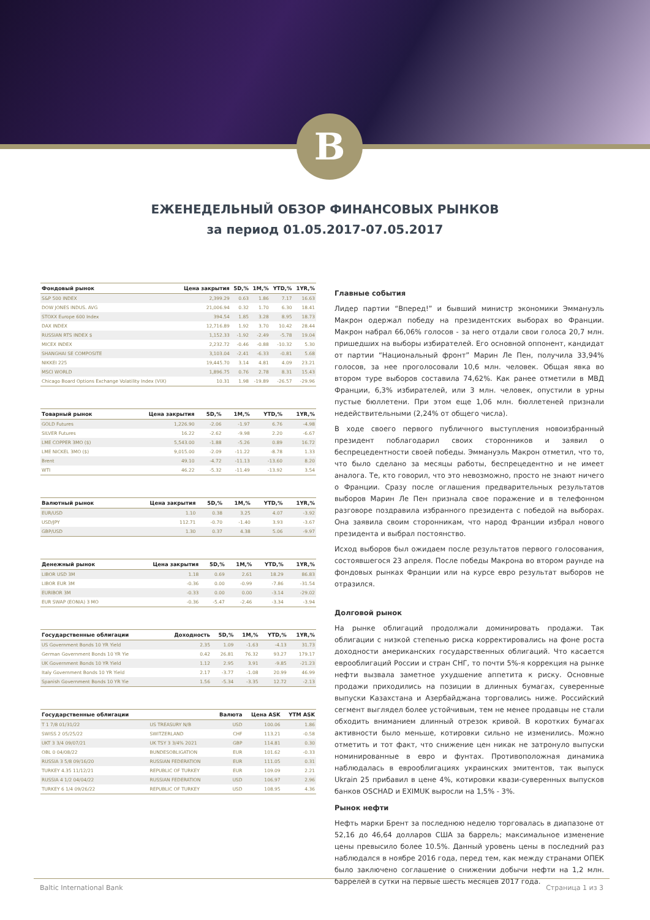B
ЕЖЕНЕДЕЛЬНЫЙ ОБЗОР ФИНАНСОВЫХ РЫНКОВ
за период 01.05.2017-07.05.2017
| Фондовый рынок | Цена закрытия | 5D,% | 1M,% | YTD,% | 1YR,% |
| --- | --- | --- | --- | --- | --- |
| S&P 500 INDEX | 2,399.29 | 0.63 | 1.86 | 7.17 | 16.63 |
| DOW JONES INDUS. AVG | 21,006.94 | 0.32 | 1.70 | 6.30 | 18.41 |
| STOXX Europe 600 Index | 394.54 | 1.85 | 3.28 | 8.95 | 18.73 |
| DAX INDEX | 12,716.89 | 1.92 | 3.70 | 10.42 | 28.44 |
| RUSSIAN RTS INDEX $ | 1,152.33 | -1.92 | -2.49 | -5.78 | 19.04 |
| MICEX INDEX | 2,232.72 | -0.46 | -0.88 | -10.32 | 5.30 |
| SHANGHAI SE COMPOSITE | 3,103.04 | -2.41 | -6.33 | -0.81 | 5.68 |
| NIKKEI 225 | 19,445.70 | 3.14 | 4.81 | 4.09 | 23.21 |
| MSCI WORLD | 1,896.75 | 0.76 | 2.78 | 8.31 | 15.43 |
| Chicago Board Options Exchange Volatility Index (VIX) | 10.31 | 1.98 | -19.89 | -26.57 | -29.96 |
| Товарный рынок | Цена закрытия | 5D,% | 1M,% | YTD,% | 1YR,% |
| --- | --- | --- | --- | --- | --- |
| GOLD Futures | 1,226.90 | -2.06 | -1.97 | 6.76 | -4.98 |
| SILVER Futures | 16.22 | -2.62 | -9.98 | 2.20 | -6.67 |
| LME COPPER 3MO ($) | 5,543.00 | -1.88 | -5.26 | 0.89 | 16.72 |
| LME NICKEL 3MO ($) | 9,015.00 | -2.09 | -11.22 | -8.78 | 1.33 |
| Brent | 49.10 | -4.72 | -11.13 | -13.60 | 8.20 |
| WTI | 46.22 | -5.32 | -11.49 | -13.92 | 3.54 |
| Валютный рынок | Цена закрытия | 5D,% | 1M,% | YTD,% | 1YR,% |
| --- | --- | --- | --- | --- | --- |
| EUR/USD | 1.10 | 0.38 | 3.25 | 4.07 | -3.92 |
| USD/JPY | 112.71 | -0.70 | -1.40 | 3.93 | -3.67 |
| GBP/USD | 1.30 | 0.37 | 4.38 | 5.06 | -9.97 |
| Денежный рынок | Цена закрытия | 5D,% | 1M,% | YTD,% | 1YR,% |
| --- | --- | --- | --- | --- | --- |
| LIBOR USD 3M | 1.18 | 0.69 | 2.61 | 18.29 | 86.83 |
| LIBOR EUR 3M | -0.36 | 0.00 | -0.99 | -7.86 | -31.54 |
| EURIBOR 3M | -0.33 | 0.00 | 0.00 | -3.14 | -29.02 |
| EUR SWAP (EONIA) 3 MO | -0.36 | -5.47 | -2.46 | -3.34 | -3.94 |
| Государственные облигации | Доходность | 5D,% | 1M,% | YTD,% | 1YR,% |
| --- | --- | --- | --- | --- | --- |
| US Government Bonds 10 YR Yield | 2.35 | 1.09 | -1.63 | -4.13 | 31.73 |
| German Government Bonds 10 YR Yie | 0.42 | 26.81 | 76.32 | 93.27 | 179.17 |
| UK Government Bonds 10 YR Yield | 1.12 | 2.95 | 3.91 | -9.85 | -21.23 |
| Italy Government Bonds 10 YR Yield | 2.17 | -3.77 | -1.08 | 20.99 | 46.99 |
| Spanish Government Bonds 10 YR Yie | 1.56 | -5.34 | -3.35 | 12.72 | -2.13 |
| Государственные облигации | | Валюта | Цена ASK | YTM ASK |
| --- | --- | --- | --- | --- |
| T 1 7/8 01/31/22 | US TREASURY N/B | USD | 100.06 | 1.86 |
| SWISS 2 05/25/22 | SWITZERLAND | CHF | 113.21 | -0.58 |
| UKT 3 3/4 09/07/21 | UK TSY 3 3/4% 2021 | GBP | 114.81 | 0.30 |
| OBL 0 04/08/22 | BUNDESOBLIGATION | EUR | 101.62 | -0.33 |
| RUSSIA 3 5/8 09/16/20 | RUSSIAN FEDERATION | EUR | 111.05 | 0.31 |
| TURKEY 4.35 11/12/21 | REPUBLIC OF TURKEY | EUR | 109.09 | 2.21 |
| RUSSIA 4 1/2 04/04/22 | RUSSIAN FEDERATION | USD | 106.97 | 2.96 |
| TURKEY 6 1/4 09/26/22 | REPUBLIC OF TURKEY | USD | 108.95 | 4.36 |
Главные события
Лидер партии “Вперед!” и бывший министр экономики Эммануэль Макрон одержал победу на президентских выборах во Франции. Макрон набрал 66,06% голосов - за него отдали свои голоса 20,7 млн. пришедших на выборы избирателей. Его основной оппонент, кандидат от партии “Национальный фронт” Марин Ле Пен, получила 33,94% голосов, за нее проголосовали 10,6 млн. человек. Общая явка во втором туре выборов составила 74,62%. Как ранее отметили в МВД Франции, 6,3% избирателей, или 3 млн. человек, опустили в урны пустые бюллетени. При этом еще 1,06 млн. бюллетеней признали недействительными (2,24% от общего числа).
В ходе своего первого публичного выступления новоизбранный президент поблагодарил своих сторонников и заявил о беспрецедентности своей победы. Эммануэль Макрон отметил, что то, что было сделано за месяцы работы, беспрецедентно и не имеет аналога. Те, кто говорил, что это невозможно, просто не знают ничего о Франции. Сразу после оглашения предварительных результатов выборов Марин Ле Пен признала свое поражение и в телефонном разговоре поздравила избранного президента с победой на выборах. Она заявила своим сторонникам, что народ Франции избрал нового президента и выбрал постоянство.
Исход выборов был ожидаем после результатов первого голосования, состоявшегося 23 апреля. После победы Макрона во втором раунде на фондовых рынках Франции или на курсе евро результат выборов не отразился.
Долговой рынок
На рынке облигаций продолжали доминировать продажи. Так облигации с низкой степенью риска корректировались на фоне роста доходности американских государственных облигаций. Что касается еврооблигаций России и стран СНГ, то почти 5%-я коррекция на рынке нефти вызвала заметное ухудшение аппетита к риску. Основные продажи приходились на позиции в длинных бумагах, суверенные выпуски Казахстана и Азербайджана торговались ниже. Российский сегмент выглядел более устойчивым, тем не менее продавцы не стали обходить вниманием длинный отрезок кривой. В коротких бумагах активности было меньше, котировки сильно не изменились. Можно отметить и тот факт, что снижение цен никак не затронуло выпуски номинированные в евро и фунтах. Противоположная динамика наблюдалась в еврооблигациях украинских эмитентов, так выпуск Ukrain 25 прибавил в цене 4%, котировки квази-суверенных выпусков банков OSCHAD и EXIMUK выросли на 1,5% - 3%.
Рынок нефти
Нефть марки Брент за последнюю неделю торговалась в диапазоне от 52,16 до 46,64 долларов США за баррель; максимальное изменение цены превысило более 10.5%. Данный уровень цены в последний раз наблюдался в ноябре 2016 года, перед тем, как между странами ОПЕК было заключено соглашение о снижении добычи нефти на 1,2 млн. баррелей в сутки на первые шесть месяцев 2017 года.
Baltic International Bank Страница 1 из 3